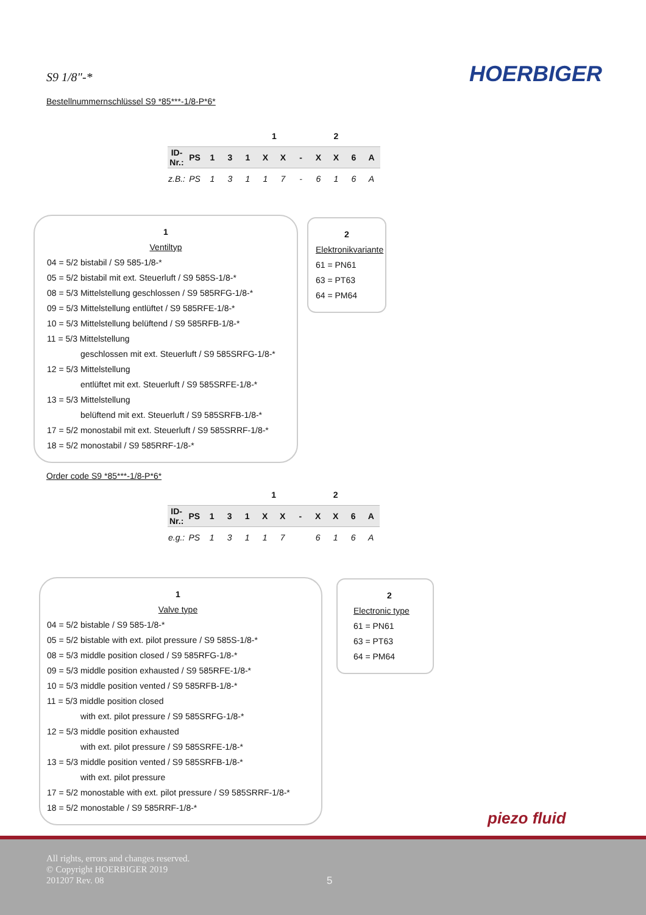S9 1/8"-* HOERBIGER
Bestellnummernschlüssel S9 *85***-1/8-P*6*
| | | | | | 1 | | | 2 | | | |
| ID-Nr.: | PS | 1 | 3 | 1 | X | X | - | X | X | 6 | A |
| z.B.: | PS | 1 | 3 | 1 | 1 | 7 | - | 6 | 1 | 6 | A |
1
Ventiltyp
04 = 5/2 bistabil / S9 585-1/8-*
05 = 5/2 bistabil mit ext. Steuerluft / S9 585S-1/8-*
08 = 5/3 Mittelstellung geschlossen / S9 585RFG-1/8-*
09 = 5/3 Mittelstellung entlüftet / S9 585RFE-1/8-*
10 = 5/3 Mittelstellung belüftend / S9 585RFB-1/8-*
11 = 5/3 Mittelstellung
geschlossen mit ext. Steuerluft / S9 585SRFG-1/8-*
12 = 5/3 Mittelstellung
entlüftet mit ext. Steuerluft / S9 585SRFE-1/8-*
13 = 5/3 Mittelstellung
belüftend mit ext. Steuerluft / S9 585SRFB-1/8-*
17 = 5/2 monostabil mit ext. Steuerluft / S9 585SRRF-1/8-*
18 = 5/2 monostabil / S9 585RRF-1/8-*
2
Elektronikvariante
61 = PN61
63 = PT63
64 = PM64
Order code S9 *85***-1/8-P*6*
| | | | | | 1 | | | 2 | | | |
| ID-Nr.: | PS | 1 | 3 | 1 | X | X | - | X | X | 6 | A |
| e.g.: | PS | 1 | 3 | 1 | 1 | 7 | | 6 | 1 | 6 | A |
1
Valve type
04 = 5/2 bistable / S9 585-1/8-*
05 = 5/2 bistable with ext. pilot pressure / S9 585S-1/8-*
08 = 5/3 middle position closed / S9 585RFG-1/8-*
09 = 5/3 middle position exhausted / S9 585RFE-1/8-*
10 = 5/3 middle position vented / S9 585RFB-1/8-*
11 = 5/3 middle position closed
with ext. pilot pressure / S9 585SRFG-1/8-*
12 = 5/3 middle position exhausted
with ext. pilot pressure / S9 585SRFE-1/8-*
13 = 5/3 middle position vented / S9 585SRFB-1/8-*
with ext. pilot pressure
17 = 5/2 monostable with ext. pilot pressure / S9 585SRRF-1/8-*
18 = 5/2 monostable / S9 585RRF-1/8-*
2
Electronic type
61 = PN61
63 = PT63
64 = PM64
piezo fluid
All rights, errors and changes reserved.
© Copyright HOERBIGER 2019
201207 Rev. 08
5